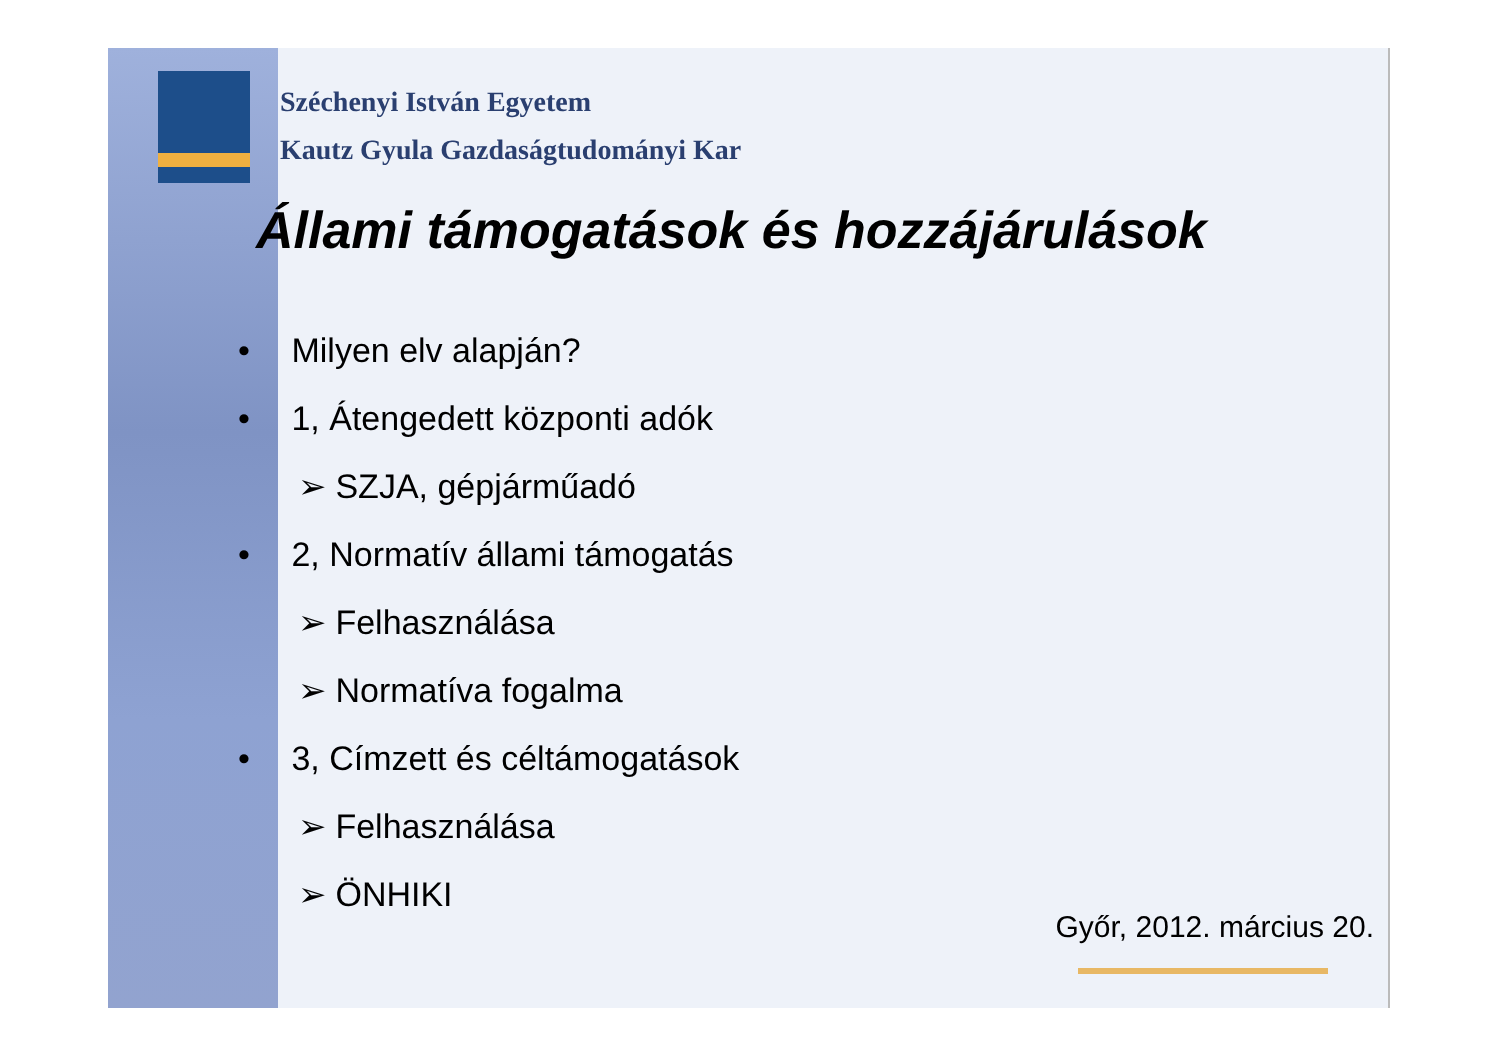Széchenyi István Egyetem
Kautz Gyula Gazdaságtudományi Kar
Állami támogatások és hozzájárulások
• Milyen elv alapján?
• 1, Átengedett központi adók
➢ SZJA, gépjárműadó
• 2, Normatív állami támogatás
➢ Felhasználása
➢ Normatíva fogalma
• 3, Címzett és céltámogatások
➢ Felhasználása
➢ ÖNHIKI
Győr, 2012. március 20.